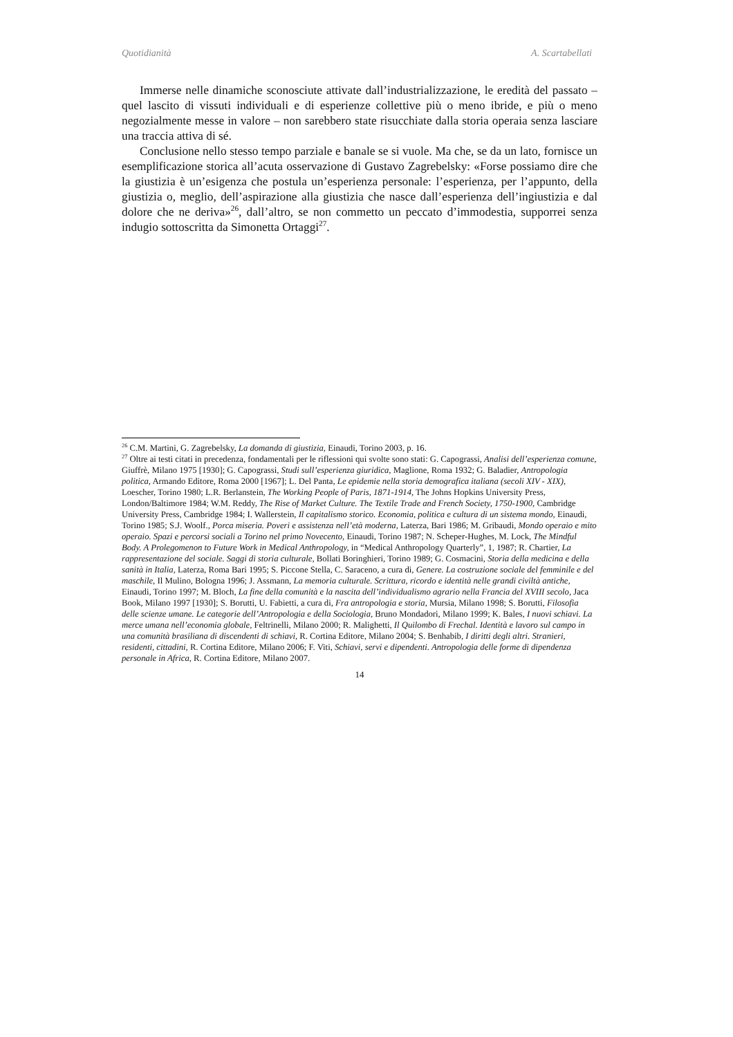Quotidianità A. Scartabellati
Immerse nelle dinamiche sconosciute attivate dall’industrializzazione, le eredità del passato – quel lascito di vissuti individuali e di esperienze collettive più o meno ibride, e più o meno negozialmente messe in valore – non sarebbero state risucchiate dalla storia operaia senza lasciare una traccia attiva di sé.
Conclusione nello stesso tempo parziale e banale se si vuole. Ma che, se da un lato, fornisce un esemplificazione storica all’acuta osservazione di Gustavo Zagrebelsky: «Forse possiamo dire che la giustizia è un’esigenza che postula un’esperienza personale: l’esperienza, per l’appunto, della giustizia o, meglio, dell’aspirazione alla giustizia che nasce dall’esperienza dell’ingiustizia e dal dolore che ne deriva»<sup>26</sup>, dall’altro, se non commetto un peccato d’immodestia, supporrei senza indugio sottoscritta da Simonetta Ortaggi<sup>27</sup>.
<sup>26</sup> C.M. Martini, G. Zagrebelsky, La domanda di giustizia, Einaudi, Torino 2003, p. 16.
<sup>27</sup> Oltre ai testi citati in precedenza, fondamentali per le riflessioni qui svolte sono stati: G. Capograssi, Analisi dell’esperienza comune, Giuffrè, Milano 1975 [1930]; G. Capograssi, Studi sull’esperienza giuridica, Maglione, Roma 1932; G. Baladier, Antropologia politica, Armando Editore, Roma 2000 [1967]; L. Del Panta, Le epidemie nella storia demografica italiana (secoli XIV - XIX), Loescher, Torino 1980; L.R. Berlanstein, The Working People of Paris, 1871-1914, The Johns Hopkins University Press, London/Baltimore 1984; W.M. Reddy, The Rise of Market Culture. The Textile Trade and French Society, 1750-1900, Cambridge University Press, Cambridge 1984; I. Wallerstein, Il capitalismo storico. Economia, politica e cultura di un sistema mondo, Einaudi, Torino 1985; S.J. Woolf., Porca miseria. Poveri e assistenza nell’età moderna, Laterza, Bari 1986; M. Gribaudi, Mondo operaio e mito operaio. Spazi e percorsi sociali a Torino nel primo Novecento, Einaudi, Torino 1987; N. Scheper-Hughes, M. Lock, The Mindful Body. A Prolegomenon to Future Work in Medical Anthropology, in “Medical Anthropology Quarterly”, 1, 1987; R. Chartier, La rappresentazione del sociale. Saggi di storia culturale, Bollati Boringhieri, Torino 1989; G. Cosmacini, Storia della medicina e della sanità in Italia, Laterza, Roma Bari 1995; S. Piccone Stella, C. Saraceno, a cura di, Genere. La costruzione sociale del femminile e del maschile, Il Mulino, Bologna 1996; J. Assmann, La memoria culturale. Scrittura, ricordo e identità nelle grandi civiltà antiche, Einaudi, Torino 1997; M. Bloch, La fine della comunità e la nascita dell’individualismo agrario nella Francia del XVIII secolo, Jaca Book, Milano 1997 [1930]; S. Borutti, U. Fabietti, a cura di, Fra antropologia e storia, Mursia, Milano 1998; S. Borutti, Filosofia delle scienze umane. Le categorie dell’Antropologia e della Sociologia, Bruno Mondadori, Milano 1999; K. Bales, I nuovi schiavi. La merce umana nell’economia globale, Feltrinelli, Milano 2000; R. Malighetti, Il Quilombo di Frechal. Identità e lavoro sul campo in una comunità brasiliana di discendenti di schiavi, R. Cortina Editore, Milano 2004; S. Benhabib, I diritti degli altri. Stranieri, residenti, cittadini, R. Cortina Editore, Milano 2006; F. Viti, Schiavi, servi e dipendenti. Antropologia delle forme di dipendenza personale in Africa, R. Cortina Editore, Milano 2007.
14